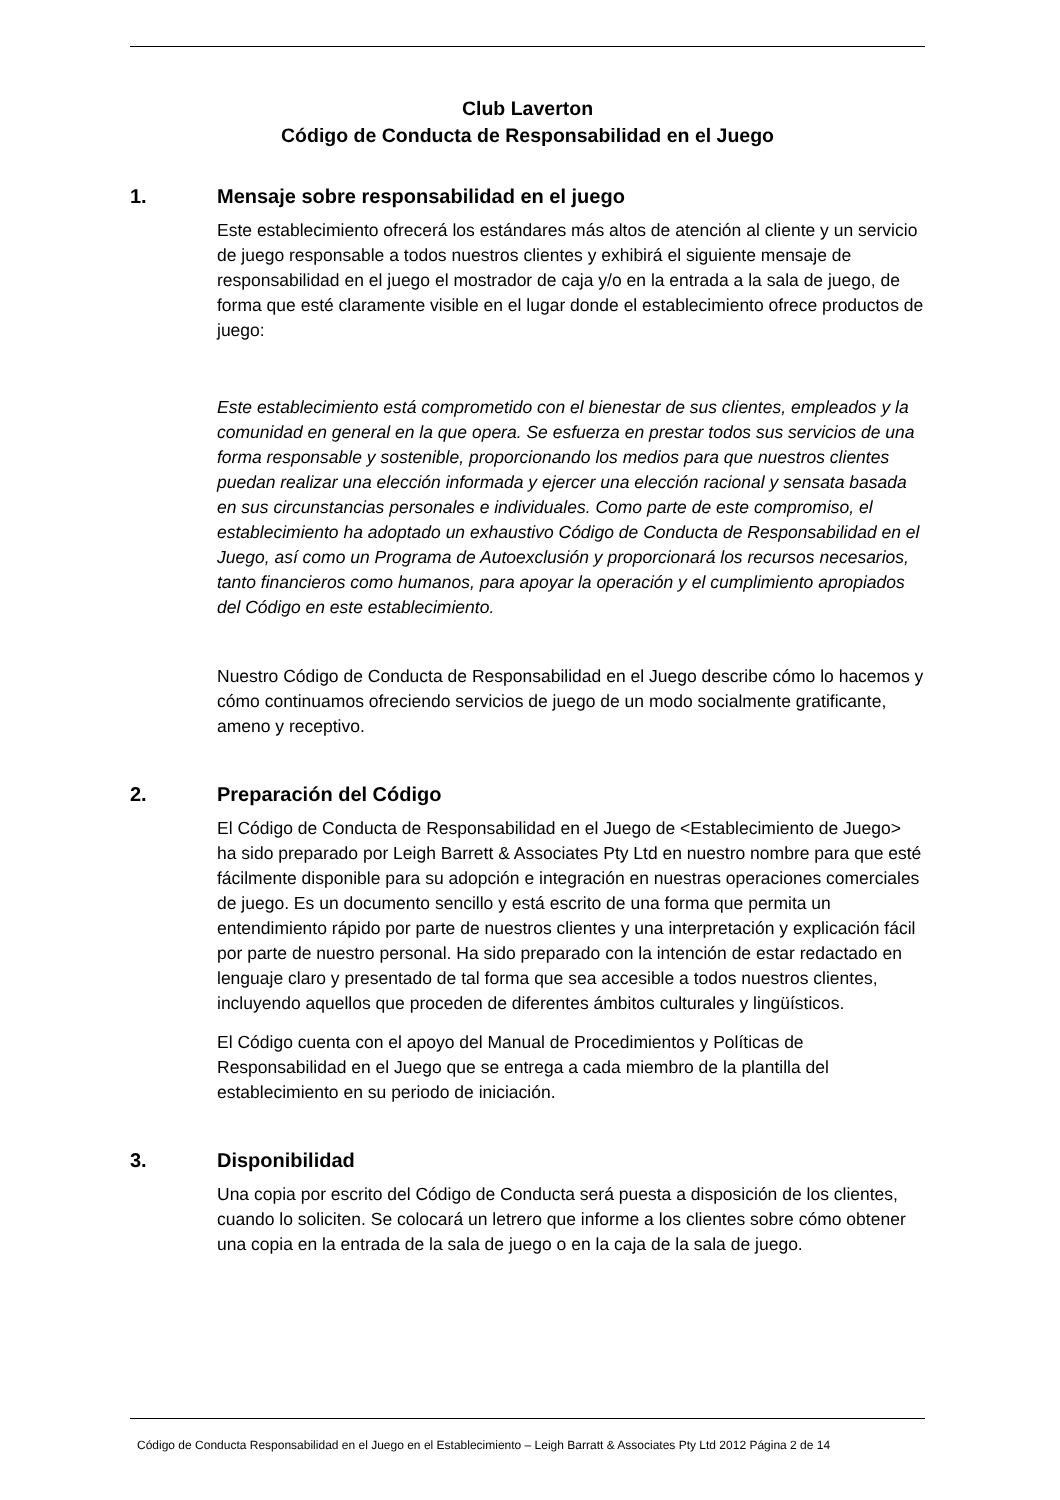Club Laverton
Código de Conducta de Responsabilidad en el Juego
1. Mensaje sobre responsabilidad en el juego
Este establecimiento ofrecerá los estándares más altos de atención al cliente y un servicio de juego responsable a todos nuestros clientes y exhibirá el siguiente mensaje de responsabilidad en el juego el mostrador de caja y/o en la entrada a la sala de juego, de forma que esté claramente visible en el lugar donde el establecimiento ofrece productos de juego:
Este establecimiento está comprometido con el bienestar de sus clientes, empleados y la comunidad en general en la que opera. Se esfuerza en prestar todos sus servicios de una forma responsable y sostenible, proporcionando los medios para que nuestros clientes puedan realizar una elección informada y ejercer una elección racional y sensata basada en sus circunstancias personales e individuales. Como parte de este compromiso, el establecimiento ha adoptado un exhaustivo Código de Conducta de Responsabilidad en el Juego, así como un Programa de Autoexclusión y proporcionará los recursos necesarios, tanto financieros como humanos, para apoyar la operación y el cumplimiento apropiados del Código en este establecimiento.
Nuestro Código de Conducta de Responsabilidad en el Juego describe cómo lo hacemos y cómo continuamos ofreciendo servicios de juego de un modo socialmente gratificante, ameno y receptivo.
2. Preparación del Código
El Código de Conducta de Responsabilidad en el Juego de <Establecimiento de Juego> ha sido preparado por Leigh Barrett & Associates Pty Ltd en nuestro nombre para que esté fácilmente disponible para su adopción e integración en nuestras operaciones comerciales de juego. Es un documento sencillo y está escrito de una forma que permita un entendimiento rápido por parte de nuestros clientes y una interpretación y explicación fácil por parte de nuestro personal. Ha sido preparado con la intención de estar redactado en lenguaje claro y presentado de tal forma que sea accesible a todos nuestros clientes, incluyendo aquellos que proceden de diferentes ámbitos culturales y lingüísticos.
El Código cuenta con el apoyo del Manual de Procedimientos y Políticas de Responsabilidad en el Juego que se entrega a cada miembro de la plantilla del establecimiento en su periodo de iniciación.
3. Disponibilidad
Una copia por escrito del Código de Conducta será puesta a disposición de los clientes, cuando lo soliciten. Se colocará un letrero que informe a los clientes sobre cómo obtener una copia en la entrada de la sala de juego o en la caja de la sala de juego.
Código de Conducta Responsabilidad en el Juego en el Establecimiento – Leigh Barratt & Associates Pty Ltd 2012 Página 2 de 14